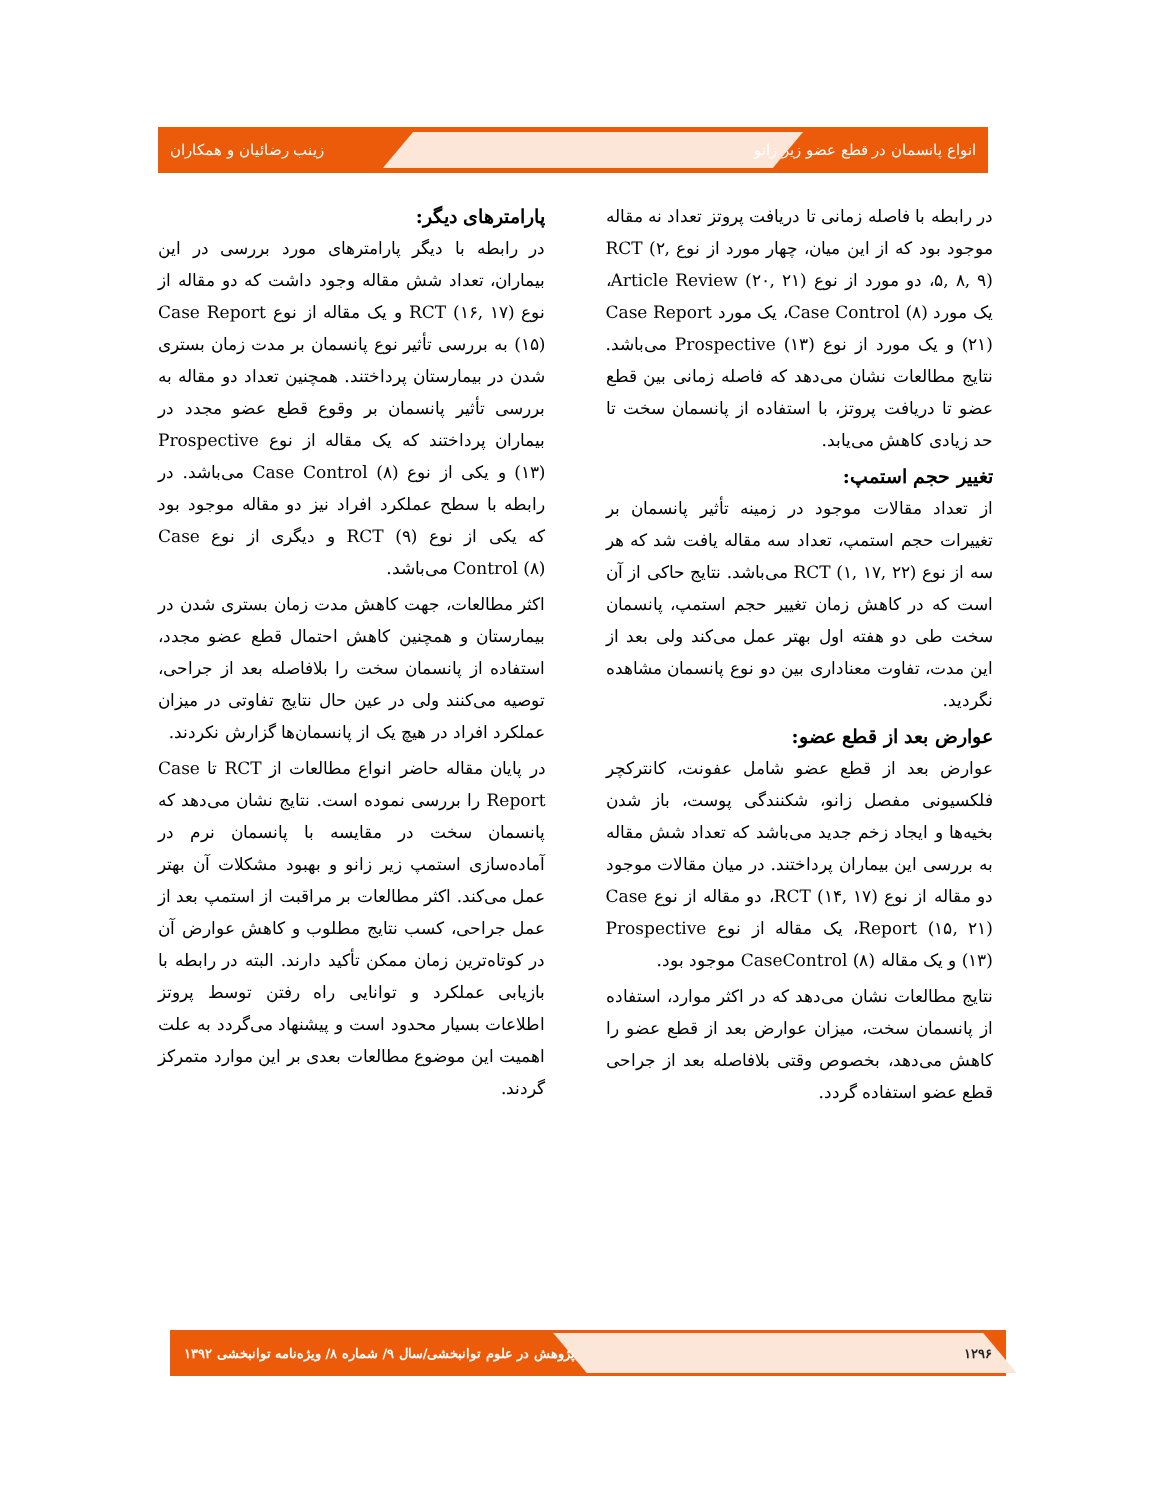انواع پانسمان در قطع عضو زیر زانو زینب رضائیان و همکاران
در رابطه با فاصله زمانی تا دریافت پروتز تعداد نه مقاله موجود بود که از این میان، چهار مورد از نوع RCT (۲, ۵, ۸, ۹)، دو مورد از نوع Article Review (۲۰, ۲۱)، یک مورد Case Control (۸)، یک مورد Case Report (۲۱) و یک مورد از نوع Prospective (۱۳) می‌باشد. نتایج مطالعات نشان می‌دهد که فاصله زمانی بین قطع عضو تا دریافت پروتز، با استفاده از پانسمان سخت تا حد زیادی کاهش می‌یابد.
تغییر حجم استمپ:
از تعداد مقالات موجود در زمینه تأثیر پانسمان بر تغییرات حجم استمپ، تعداد سه مقاله یافت شد که هر سه از نوع RCT (۱, ۱۷, ۲۲) می‌باشد. نتایج حاکی از آن است که در کاهش زمان تغییر حجم استمپ، پانسمان سخت طی دو هفته اول بهتر عمل می‌کند ولی بعد از این مدت، تفاوت معناداری بین دو نوع پانسمان مشاهده نگردید.
عوارض بعد از قطع عضو:
عوارض بعد از قطع عضو شامل عفونت، کانترکچر فلکسیونی مفصل زانو، شکنندگی پوست، باز شدن بخیه‌ها و ایجاد زخم جدید می‌باشد که تعداد شش مقاله به بررسی این بیماران پرداختند. در میان مقالات موجود دو مقاله از نوع RCT (۱۴, ۱۷)، دو مقاله از نوع Case Report (۱۵, ۲۱)، یک مقاله از نوع Prospective (۱۳) و یک مقاله CaseControl (۸) موجود بود.
نتایج مطالعات نشان می‌دهد که در اکثر موارد، استفاده از پانسمان سخت، میزان عوارض بعد از قطع عضو را کاهش می‌دهد، بخصوص وقتی بلافاصله بعد از جراحی قطع عضو استفاده گردد.
پارامترهای دیگر:
در رابطه با دیگر پارامترهای مورد بررسی در این بیماران، تعداد شش مقاله وجود داشت که دو مقاله از نوع RCT (۱۶, ۱۷) و یک مقاله از نوع Case Report (۱۵) به بررسی تأثیر نوع پانسمان بر مدت زمان بستری شدن در بیمارستان پرداختند. همچنین تعداد دو مقاله به بررسی تأثیر پانسمان بر وقوع قطع عضو مجدد در بیماران پرداختند که یک مقاله از نوع Prospective (۱۳) و یکی از نوع Case Control (۸) می‌باشد. در رابطه با سطح عملکرد افراد نیز دو مقاله موجود بود که یکی از نوع RCT (۹) و دیگری از نوع Case Control (۸) می‌باشد.
اکثر مطالعات، جهت کاهش مدت زمان بستری شدن در بیمارستان و همچنین کاهش احتمال قطع عضو مجدد، استفاده از پانسمان سخت را بلافاصله بعد از جراحی، توصیه می‌کنند ولی در عین حال نتایج تفاوتی در میزان عملکرد افراد در هیچ یک از پانسمان‌ها گزارش نکردند.
در پایان مقاله حاضر انواع مطالعات از RCT تا Case Report را بررسی نموده است. نتایج نشان می‌دهد که پانسمان سخت در مقایسه با پانسمان نرم در آماده‌سازی استمپ زیر زانو و بهبود مشکلات آن بهتر عمل می‌کند. اکثر مطالعات بر مراقبت از استمپ بعد از عمل جراحی، کسب نتایج مطلوب و کاهش عوارض آن در کوتاه‌ترین زمان ممکن تأکید دارند. البته در رابطه با بازیابی عملکرد و توانایی راه رفتن توسط پروتز اطلاعات بسیار محدود است و پیشنهاد می‌گردد به علت اهمیت این موضوع مطالعات بعدی بر این موارد متمرکز گردند.
۱۲۹۶ پژوهش در علوم توانبخشی/سال ۹/ شماره ۸/ ویژه‌نامه توانبخشی ۱۳۹۲